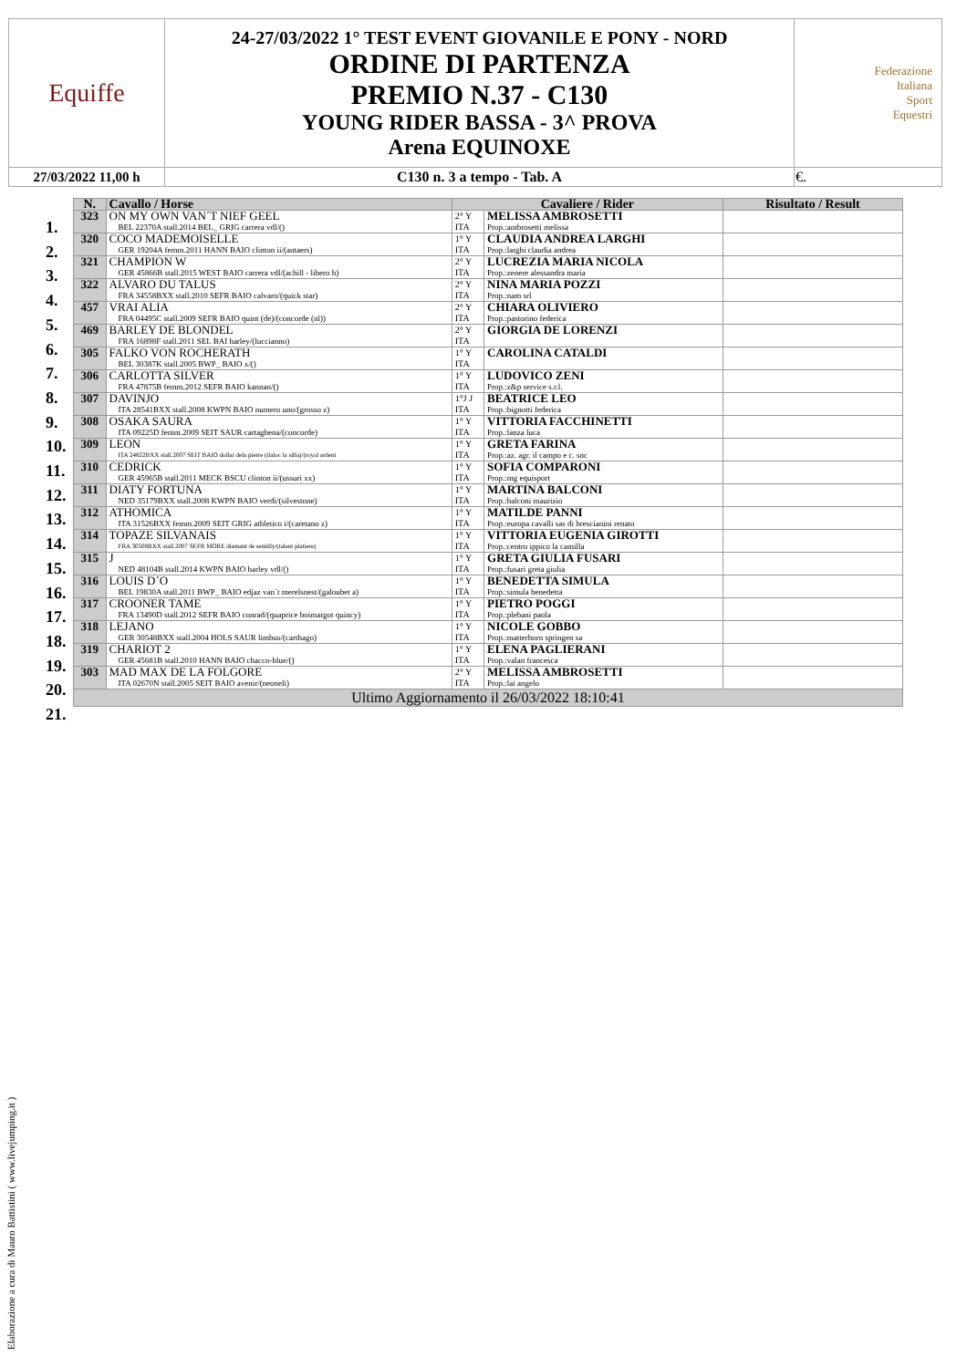| Equiffe | 24-27/03/2022 1° TEST EVENT GIOVANILE E PONY - NORD ORDINE DI PARTENZA PREMIO N.37 - C130 YOUNG RIDER BASSA - 3^ PROVA Arena EQUINOXE | Federazione Italiana Sport Equestri |
| 27/03/2022 11,00 h | C130 n. 3 a tempo - Tab. A | €. |
| N. | Cavallo / Horse | Cavaliere / Rider | | Risultato / Result |
| --- | --- | --- | --- | --- |
| 323 | ON MY OWN VAN´T NIEF GEEL BEL 22370A stall.2014 BEL_ GRIG carrera vdl/() | 2° Y ITA | MELISSA AMBROSETTI Prop.:ambrosetti melissa | |
| 320 | COCO MADEMOISELLE GER 19204A femm.2011 HANN BAIO clinton ii/(antaers) | 1° Y ITA | CLAUDIA ANDREA LARGHI Prop.:larghi claudia andrea | |
| 321 | CHAMPION W GER 45866B stall.2015 WEST BAIO carrera vdl/(achill - libero h) | 2° Y ITA | LUCREZIA MARIA NICOLA Prop.:zenere alessandra maria | |
| 322 | ALVARO DU TALUS FRA 34558BXX stall.2010 SEFR BAIO calvaro/(quick star) | 2° Y ITA | NINA MARIA POZZI Prop.:nam srl | |
| 457 | VRAI ALIA FRA 04495C stall.2009 SEFR BAIO quint (de)/(concorde (nl)) | 2° Y ITA | CHIARA OLIVIERO Prop.:pastorino federica | |
| 469 | BARLEY DE BLONDEL FRA 16898F stall.2011 SEL BAI harley/(luccianno) | 2° Y ITA | GIORGIA DE LORENZI | |
| 305 | FALKO VON ROCHERATH BEL 30387K stall.2005 BWP_ BAIO x/() | 1° Y ITA | CAROLINA CATALDI | |
| 306 | CARLOTTA SILVER FRA 47875B femm.2012 SEFR BAIO kannan/() | 1° Y ITA | LUDOVICO ZENI Prop.:z&p service s.r.l. | |
| 307 | DAVINJO ITA 28541BXX stall.2008 KWPN BAIO numero uno/(grosso z) | 1°J J ITA | BEATRICE LEO Prop.:bignotti federica | |
| 308 | OSAKA SAURA ITA 09225D femm.2009 SEIT SAUR cartaghena/(concorde) | 1° Y ITA | VITTORIA FACCHINETTI Prop.:lanza luca | |
| 309 | LEON ITA 24822BXX stall.2007 SEIT BAIO dollar dela pierre (tlaloc la silla)/(royal ardent | 1° Y ITA | GRETA FARINA Prop.:az. agr. il campo e c. snc | |
| 310 | CEDRICK GER 45965B stall.2011 MECK BSCU clinton ii/(ussuri xx) | 1° Y ITA | SOFIA COMPARONI Prop.:mg equisport | |
| 311 | DIATY FORTUNA NED 35179BXX stall.2008 KWPN BAIO verdi/(silvestone) | 1° Y ITA | MARTINA BALCONI Prop.:balconi maurizio | |
| 312 | ATHOMICA ITA 31526BXX femm.2009 SEIT GRIG athletico i/(caretano z) | 1° Y ITA | MATILDE PANNI Prop.:europa cavalli sas di brescianini renato | |
| 314 | TOPAZE SILVANAIS FRA 30508BXX stall.2007 SEFR MORE diamant de semilly/(talent platiere) | 1° Y ITA | VITTORIA EUGENIA GIROTTI Prop.:centro ippico la camilla | |
| 315 | J NED 48104B stall.2014 KWPN BAIO harley vdl/() | 1° Y ITA | GRETA GIULIA FUSARI Prop.:fusari greta giulia | |
| 316 | LOUIS D´O BEL 19830A stall.2011 BWP_ BAIO edjaz van´t merelsnest/(galoubet a) | 1° Y ITA | BENEDETTA SIMULA Prop.:simula benedetta | |
| 317 | CROONER TAME FRA 13490D stall.2012 SEFR BAIO conrad/(quaprice boimargot quincy) | 1° Y ITA | PIETRO POGGI Prop.:plebani paola | |
| 318 | LEJANO GER 30548BXX stall.2004 HOLS SAUR limbus/(carthago) | 1° Y ITA | NICOLE GOBBO Prop.:matterhorn springen sa | |
| 319 | CHARIOT 2 GER 45681B stall.2010 HANN BAIO chacco-blue/() | 1° Y ITA | ELENA PAGLIERANI Prop.:valan francesca | |
| 303 | MAD MAX DE LA FOLGORE ITA 02670N stall.2005 SEIT BAIO avenir/(neoneli) | 2° Y ITA | MELISSA AMBROSETTI Prop.:lai angelo | |
| Ultimo Aggiornamento il 26/03/2022 18:10:41 | | | | |
1.
2.
3.
4.
5.
6.
7.
8.
9.
10.
11.
12.
13.
14.
15.
16.
17.
18.
19.
20.
21.
Elaborazione a cura di Mauro Battistini ( www.livejumping.it )